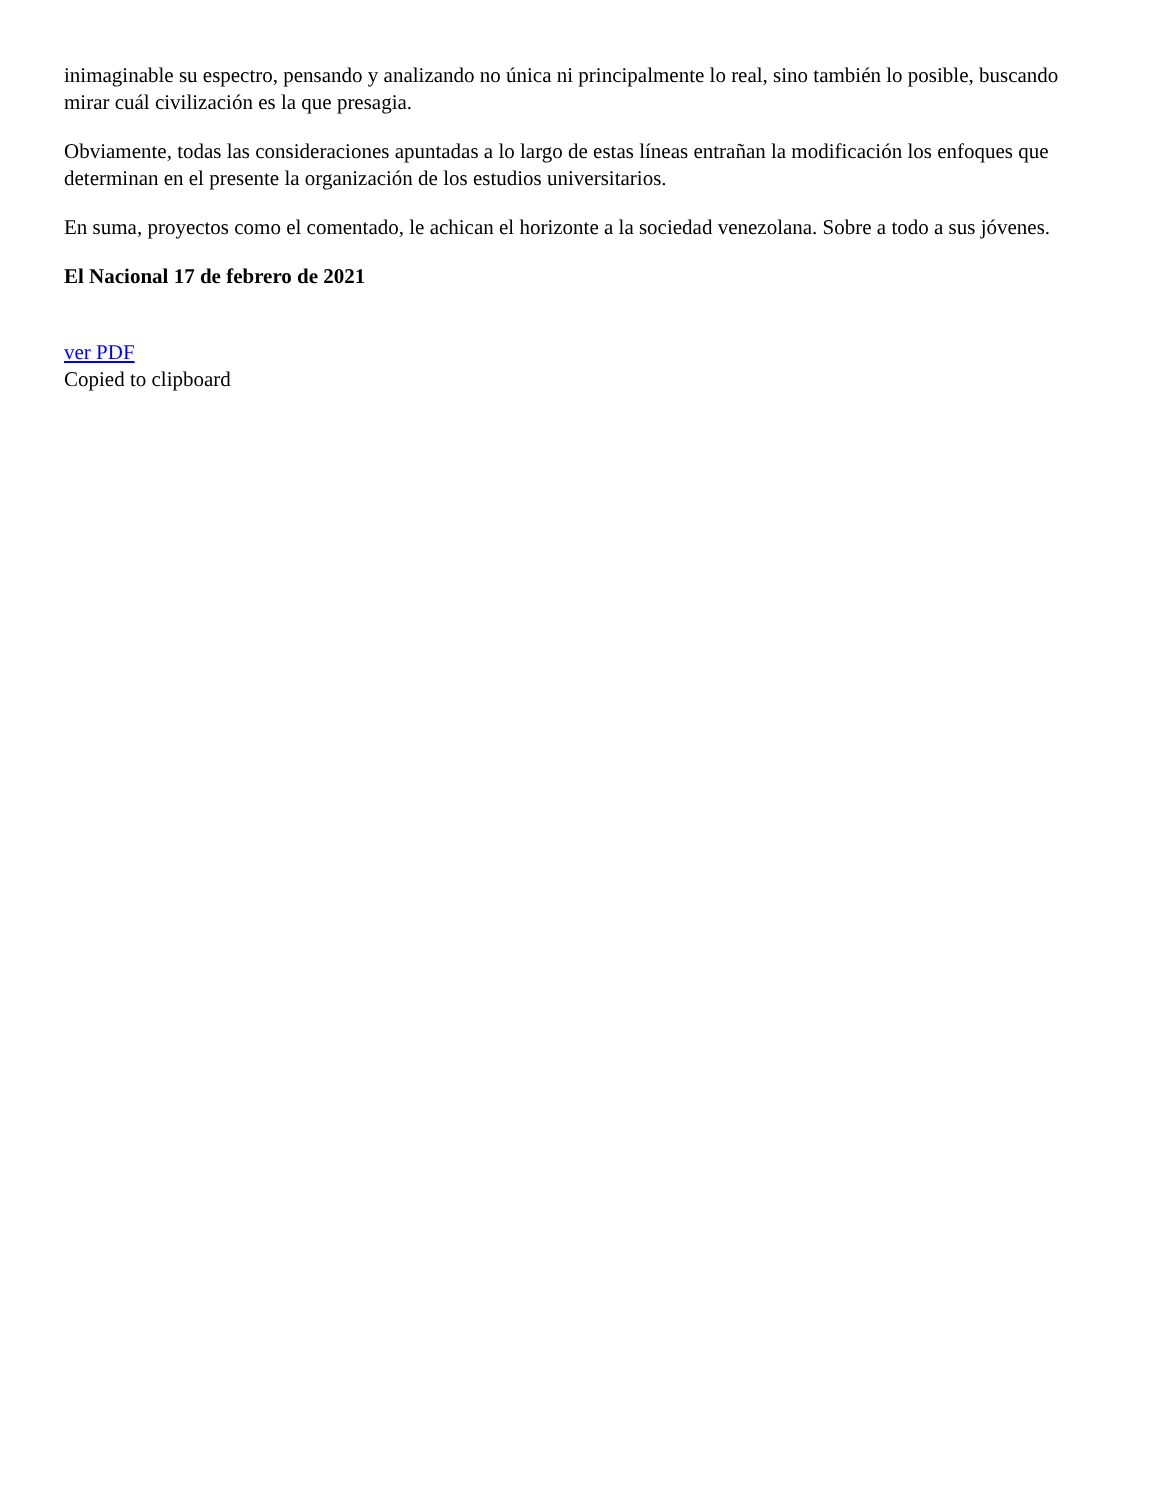inimaginable su espectro, pensando y analizando no única ni principalmente lo real, sino también lo posible, buscando mirar cuál civilización es la que presagia.
Obviamente, todas las consideraciones apuntadas a lo largo de estas líneas entrañan la modificación los enfoques que determinan en el presente la organización de los estudios universitarios.
En suma, proyectos como el comentado, le achican el horizonte a la sociedad venezolana. Sobre a todo a sus jóvenes.
El Nacional 17 de febrero de 2021
ver PDF
Copied to clipboard